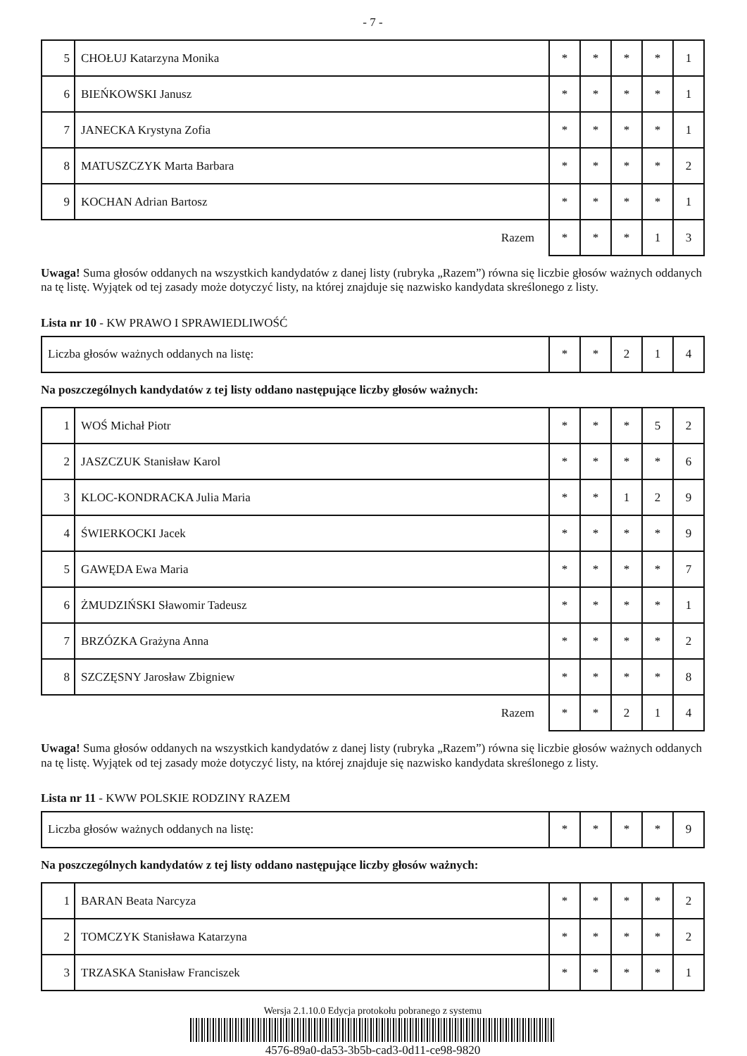- 7 -
| 5 | CHOŁUJ Katarzyna Monika | * | * | * | * | 1 |
| 6 | BIEŃKOWSKI Janusz | * | * | * | * | 1 |
| 7 | JANECKA Krystyna Zofia | * | * | * | * | 1 |
| 8 | MATUSZCZYK Marta Barbara | * | * | * | * | 2 |
| 9 | KOCHAN Adrian Bartosz | * | * | * | * | 1 |
| Razem | | * | * | * | 1 | 3 |
Uwaga! Suma głosów oddanych na wszystkich kandydatów z danej listy (rubryka „Razem”) równa się liczbie głosów ważnych oddanych na tę listę. Wyjątek od tej zasady może dotyczyć listy, na której znajduje się nazwisko kandydata skreślonego z listy.
Lista nr 10 - KW PRAWO I SPRAWIEDLIWOŚĆ
| Liczba głosów ważnych oddanych na listę: | * | * | 2 | 1 | 4 |
Na poszczególnych kandydatów z tej listy oddano następujące liczby głosów ważnych:
| 1 | WOŚ Michał Piotr | * | * | * | 5 | 2 |
| 2 | JASZCZUK Stanisław Karol | * | * | * | * | 6 |
| 3 | KLOC-KONDRACKA Julia Maria | * | * | 1 | 2 | 9 |
| 4 | ŚWIERKOCKI Jacek | * | * | * | * | 9 |
| 5 | GAWĘDA Ewa Maria | * | * | * | * | 7 |
| 6 | ŻMUDZIŃSKI Sławomir Tadeusz | * | * | * | * | 1 |
| 7 | BRZÓZKA Grażyna Anna | * | * | * | * | 2 |
| 8 | SZCZĘSNY Jarosław Zbigniew | * | * | * | * | 8 |
| Razem | | * | * | 2 | 1 | 4 |
Uwaga! Suma głosów oddanych na wszystkich kandydatów z danej listy (rubryka „Razem”) równa się liczbie głosów ważnych oddanych na tę listę. Wyjątek od tej zasady może dotyczyć listy, na której znajduje się nazwisko kandydata skreślonego z listy.
Lista nr 11 - KWW POLSKIE RODZINY RAZEM
| Liczba głosów ważnych oddanych na listę: | * | * | * | * | 9 |
Na poszczególnych kandydatów z tej listy oddano następujące liczby głosów ważnych:
| 1 | BARAN Beata Narcyza | * | * | * | * | 2 |
| 2 | TOMCZYK Stanisława Katarzyna | * | * | * | * | 2 |
| 3 | TRZASKA Stanisław Franciszek | * | * | * | * | 1 |
Wersja 2.1.10.0 Edycja protokołu pobranego z systemu
4576-89a0-da53-3b5b-cad3-0d11-ce98-9820